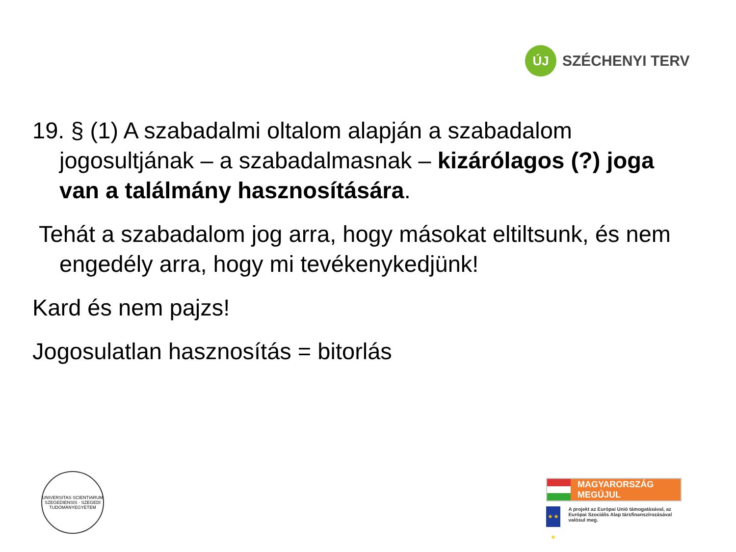ÚJ
SZÉCHENYI TERV
19. § (1) A szabadalmi oltalom alapján a szabadalom jogosultjának – a szabadalmasnak – kizárólagos (?) joga van a találmány hasznosítására.
Tehát a szabadalom jog arra, hogy másokat eltiltsunk, és nem engedély arra, hogy mi tevékenykedjünk!
Kard és nem pajzs!
Jogosulatlan hasznosítás = bitorlás
UNIVERSITAS SCIENTIARUM SZEGEDIENSIS · SZEGEDI TUDOMÁNYEGYETEM
MAGYARORSZÁG MEGÚJUL
★ ★ ★
A projekt az Európai Unió támogatásával, az Európai Szociális Alap társfinanszírozásával valósul meg.